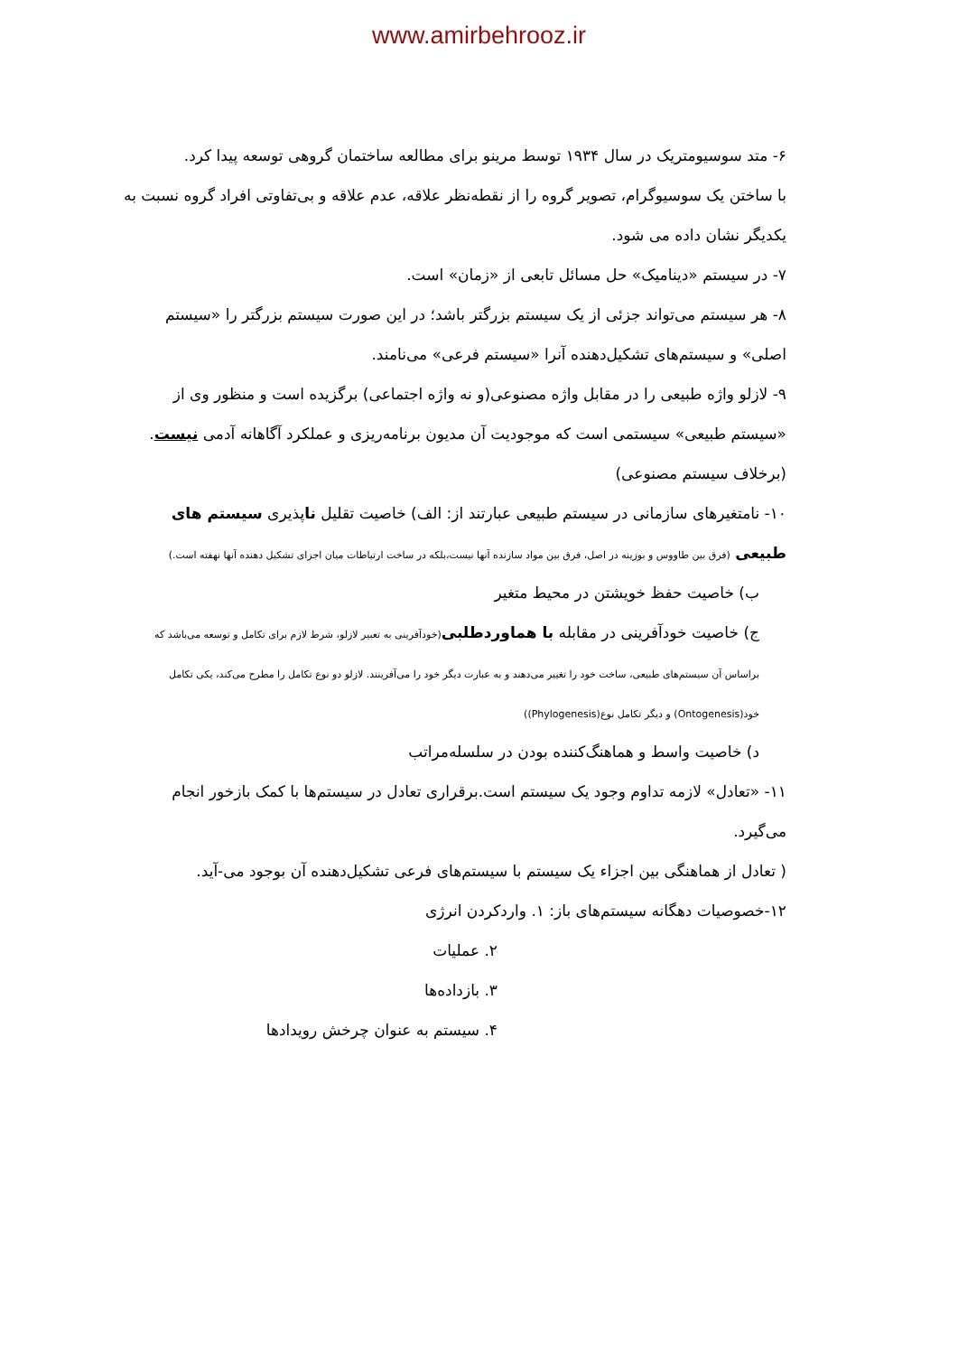www.amirbehrooz.ir
۶- متد سوسیومتریک در سال ۱۹۳۴ توسط مرینو برای مطالعه ساختمان گروهی توسعه پیدا کرد.
با ساختن یک سوسیوگرام، تصویر گروه را از نقطه‌نظر علاقه، عدم علاقه و بی‌تفاوتی افراد گروه نسبت به یکدیگر نشان داده می شود.
۷- در سیستم «دینامیک» حل مسائل تابعی از «زمان» است.
۸- هر سیستم می‌تواند جزئی از یک سیستم بزرگتر باشد؛ در این صورت سیستم بزرگتر را «سیستم اصلی» و سیستم‌های تشکیل‌دهنده آنرا «سیستم فرعی» می‌نامند.
۹- لازلو واژه طبیعی را در مقابل واژه مصنوعی(و نه واژه اجتماعی) برگزیده است و منظور وی از «سیستم طبیعی» سیستمی است که موجودیت آن مدیون برنامه‌ریزی و عملکرد آگاهانه آدمی نیست.(برخلاف سیستم مصنوعی)
۱۰- نامتغیرهای سازمانی در سیستم طبیعی عبارتند از: الف) خاصیت تقلیل ناپذیری سیستم های طبیعی (فرق بین طاووس و بوزینه در اصل، فرق بین مواد سازنده آنها نیست،بلکه در ساخت ارتباطات میان اجزای تشکیل دهنده آنها نهفته است.)
ب) خاصیت حفظ خویشتن در محیط متغیر
ج) خاصیت خودآفرینی در مقابله با هماوردطلبی(خودآفرینی به تعبیر لازلو، شرط لازم برای تکامل و توسعه می‌باشد که براساس آن سیستم‌های طبیعی، ساخت خود را تغییر می‌دهند و به عبارت دیگر خود را می‌آفرینند. لازلو دو نوع تکامل را مطرح می‌کند، یکی تکامل خود(Ontogenesis) و دیگر تکامل نوع(Phylogenesis))
د) خاصیت واسط و هماهنگ‌کننده بودن در سلسله‌مراتب
۱۱- «تعادل» لازمه تداوم وجود یک سیستم است.برقراری تعادل در سیستم‌ها با کمک بازخور انجام می‌گیرد.
( تعادل از هماهنگی بین اجزاء یک سیستم با سیستم‌های فرعی تشکیل‌دهنده آن بوجود می-آید.
۱۲-خصوصیات دهگانه سیستم‌های باز: ۱. واردکردن انرژی
۲. عملیات
۳. بازداده‌ها
۴. سیستم به عنوان چرخش رویدادها